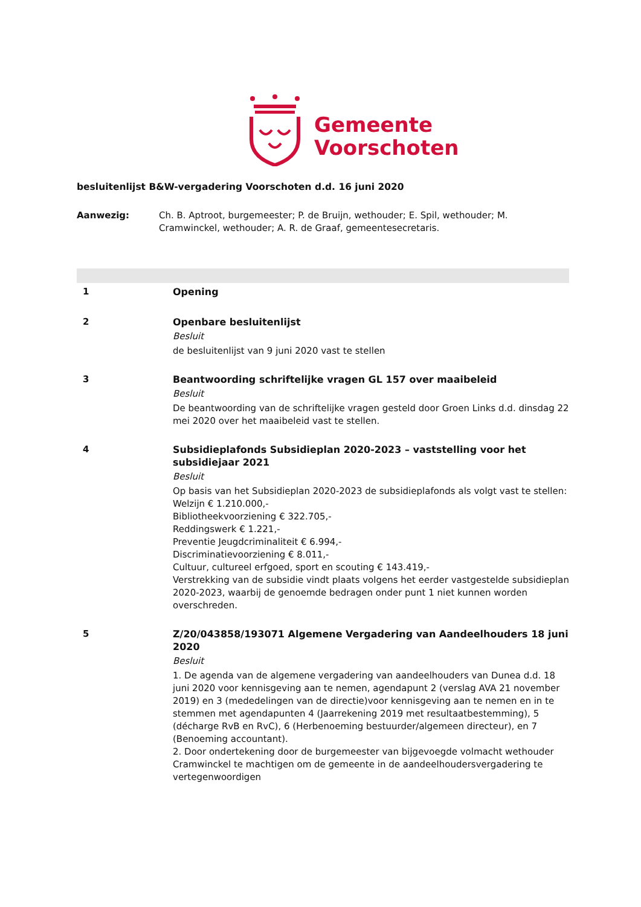Gemeente
Voorschoten
besluitenlijst B&W-vergadering Voorschoten d.d. 16 juni 2020
Aanwezig: Ch. B. Aptroot, burgemeester; P. de Bruijn, wethouder; E. Spil, wethouder; M. Cramwinckel, wethouder; A. R. de Graaf, gemeentesecretaris.
1 Opening
2 Openbare besluitenlijst
Besluit
de besluitenlijst van 9 juni 2020 vast te stellen
3 Beantwoording schriftelijke vragen GL 157 over maaibeleid
Besluit
De beantwoording van de schriftelijke vragen gesteld door Groen Links d.d. dinsdag 22 mei 2020 over het maaibeleid vast te stellen.
4 Subsidieplafonds Subsidieplan 2020-2023 – vaststelling voor het subsidiejaar 2021
Besluit
Op basis van het Subsidieplan 2020-2023 de subsidieplafonds als volgt vast te stellen:
Welzijn € 1.210.000,-
Bibliotheekvoorziening € 322.705,-
Reddingswerk € 1.221,-
Preventie Jeugdcriminaliteit € 6.994,-
Discriminatievoorziening € 8.011,-
Cultuur, cultureel erfgoed, sport en scouting € 143.419,-
Verstrekking van de subsidie vindt plaats volgens het eerder vastgestelde subsidieplan 2020-2023, waarbij de genoemde bedragen onder punt 1 niet kunnen worden overschreden.
5 Z/20/043858/193071 Algemene Vergadering van Aandeelhouders 18 juni 2020
Besluit
1. De agenda van de algemene vergadering van aandeelhouders van Dunea d.d. 18 juni 2020 voor kennisgeving aan te nemen, agendapunt 2 (verslag AVA 21 november 2019) en 3 (mededelingen van de directie)voor kennisgeving aan te nemen en in te stemmen met agendapunten 4 (Jaarrekening 2019 met resultaatbestemming), 5 (décharge RvB en RvC), 6 (Herbenoeming bestuurder/algemeen directeur), en 7 (Benoeming accountant).
2. Door ondertekening door de burgemeester van bijgevoegde volmacht wethouder Cramwinckel te machtigen om de gemeente in de aandeelhoudersvergadering te vertegenwoordigen